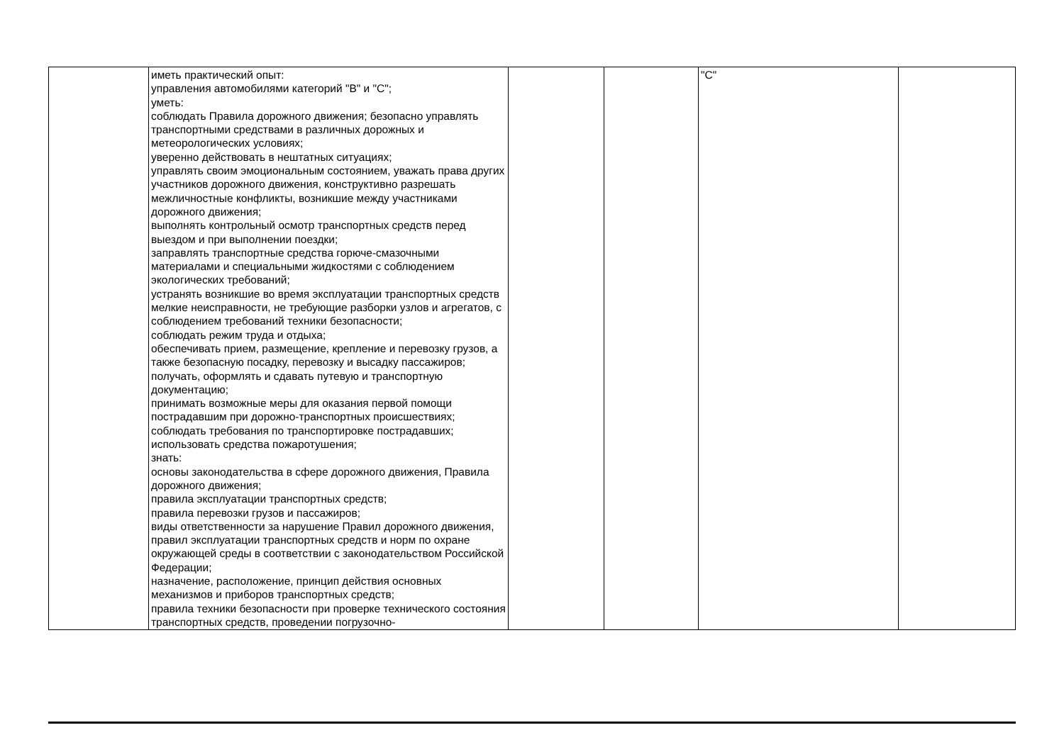| | иметь практический опыт: управления автомобилями категорий "B" и "C"; уметь: соблюдать Правила дорожного движения; безопасно управлять транспортными средствами в различных дорожных и метеорологических условиях; уверенно действовать в нештатных ситуациях; управлять своим эмоциональным состоянием, уважать права других участников дорожного движения, конструктивно разрешать межличностные конфликты, возникшие между участниками дорожного движения; выполнять контрольный осмотр транспортных средств перед выездом и при выполнении поездки; заправлять транспортные средства горюче-смазочными материалами и специальными жидкостями с соблюдением экологических требований; устранять возникшие во время эксплуатации транспортных средств мелкие неисправности, не требующие разборки узлов и агрегатов, с соблюдением требований техники безопасности; соблюдать режим труда и отдыха; обеспечивать прием, размещение, крепление и перевозку грузов, а также безопасную посадку, перевозку и высадку пассажиров; получать, оформлять и сдавать путевую и транспортную документацию; принимать возможные меры для оказания первой помощи пострадавшим при дорожно-транспортных происшествиях; соблюдать требования по транспортировке пострадавших; использовать средства пожаротушения; знать: основы законодательства в сфере дорожного движения, Правила дорожного движения; правила эксплуатации транспортных средств; правила перевозки грузов и пассажиров; виды ответственности за нарушение Правил дорожного движения, правил эксплуатации транспортных средств и норм по охране окружающей среды в соответствии с законодательством Российской Федерации; назначение, расположение, принцип действия основных механизмов и приборов транспортных средств; правила техники безопасности при проверке технического состояния транспортных средств, проведении погрузочно- | | | "C" | |